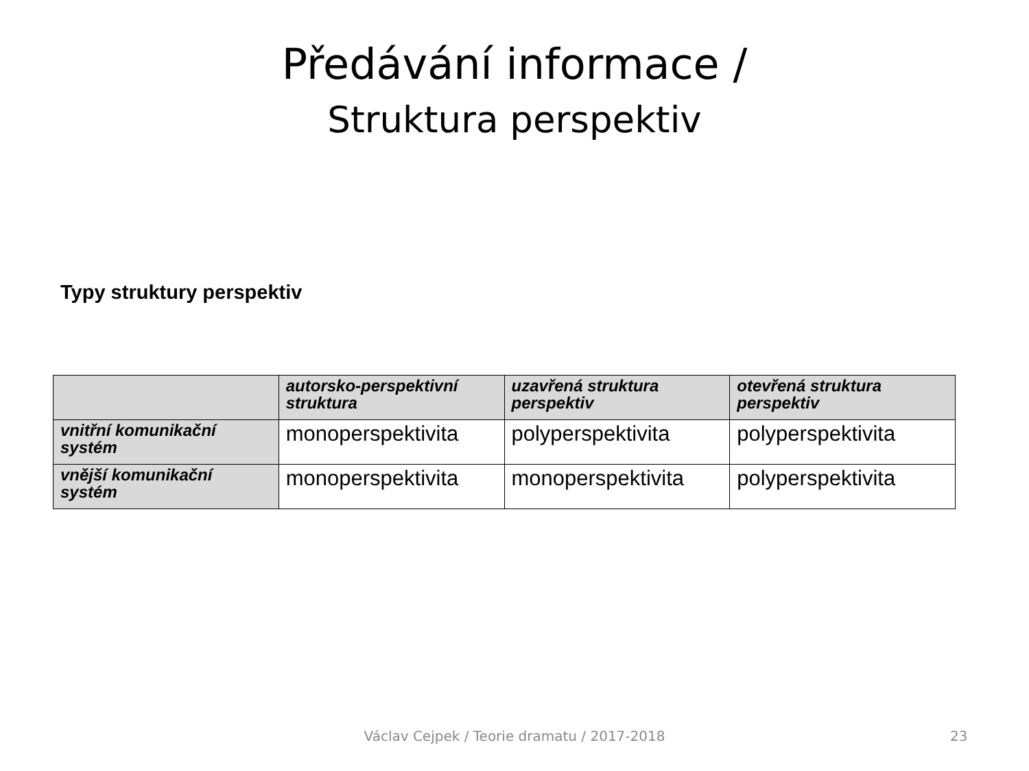Předávání informace /
Struktura perspektiv
Typy struktury perspektiv
| | autorsko-perspektivní struktura | uzavřená struktura perspektiv | otevřená struktura perspektiv |
| --- | --- | --- | --- |
| vnitřní komunikační systém | monoperspektivita | polyperspektivita | polyperspektivita |
| vnější komunikační systém | monoperspektivita | monoperspektivita | polyperspektivita |
Václav Cejpek / Teorie dramatu / 2017-2018 23